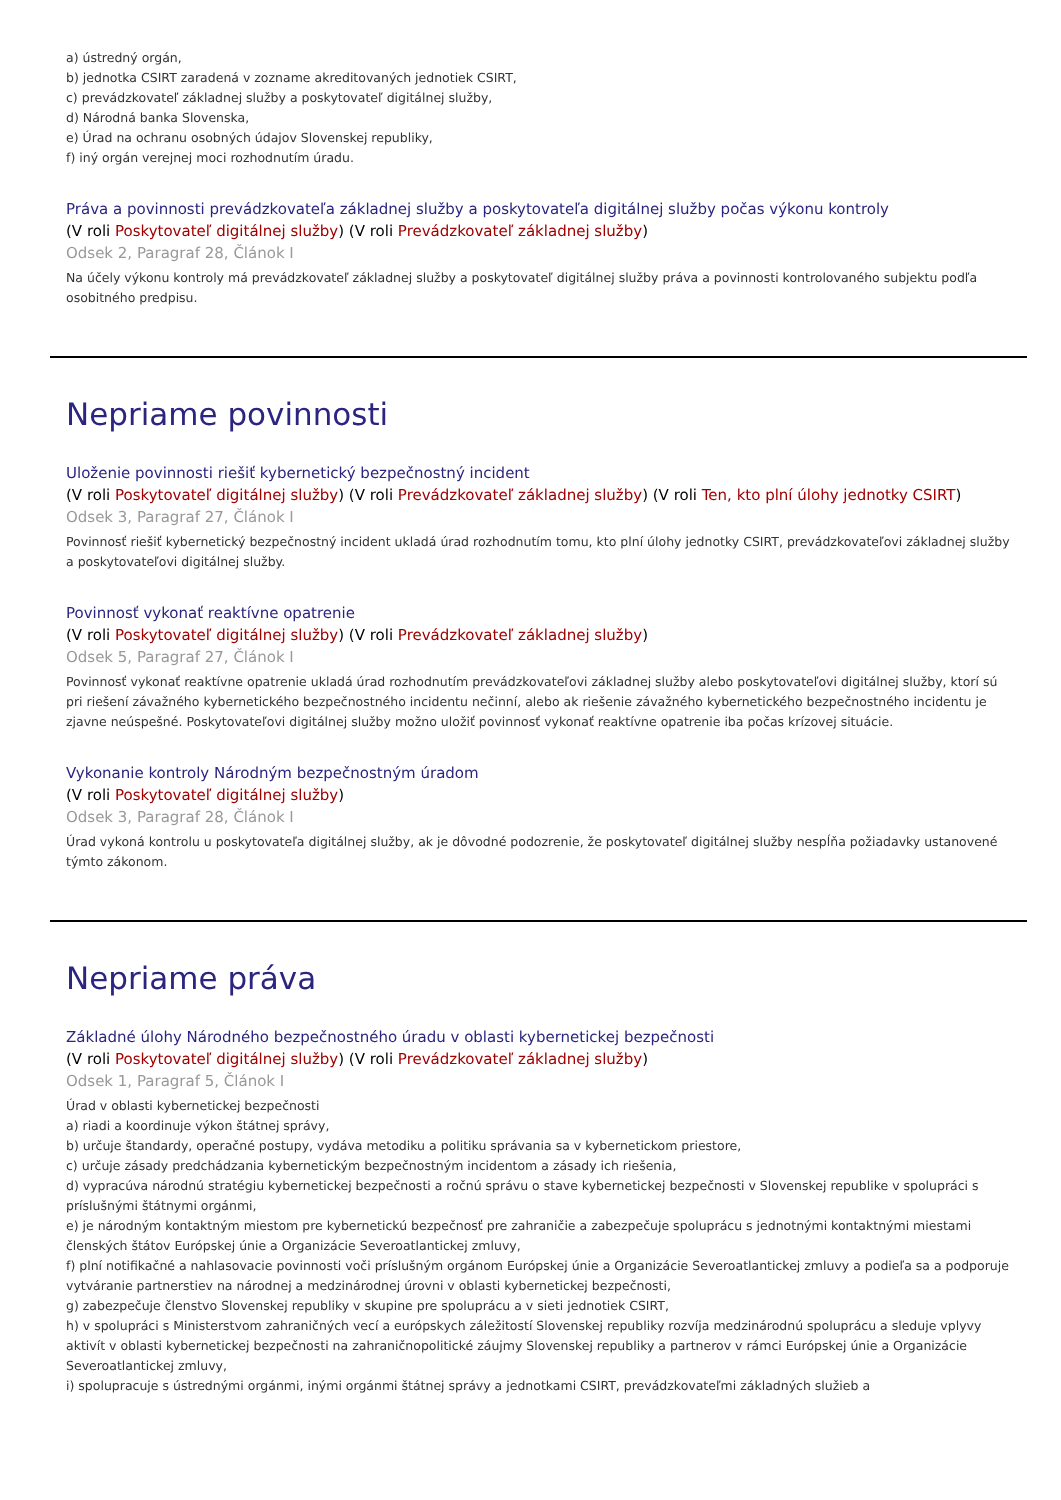a) ústredný orgán,
b) jednotka CSIRT zaradená v zozname akreditovaných jednotiek CSIRT,
c) prevádzkovateľ základnej služby a poskytovateľ digitálnej služby,
d) Národná banka Slovenska,
e) Úrad na ochranu osobných údajov Slovenskej republiky,
f) iný orgán verejnej moci rozhodnutím úradu.
Práva a povinnosti prevádzkovateľa základnej služby a poskytovateľa digitálnej služby počas výkonu kontroly
(V roli Poskytovateľ digitálnej služby) (V roli Prevádzkovateľ základnej služby)
Odsek 2, Paragraf 28, Článok I
Na účely výkonu kontroly má prevádzkovateľ základnej služby a poskytovateľ digitálnej služby práva a povinnosti kontrolovaného subjektu podľa osobitného predpisu.
Nepriame povinnosti
Uloženie povinnosti riešiť kybernetický bezpečnostný incident
(V roli Poskytovateľ digitálnej služby) (V roli Prevádzkovateľ základnej služby) (V roli Ten, kto plní úlohy jednotky CSIRT)
Odsek 3, Paragraf 27, Článok I
Povinnosť riešiť kybernetický bezpečnostný incident ukladá úrad rozhodnutím tomu, kto plní úlohy jednotky CSIRT, prevádzkovateľovi základnej služby a poskytovateľovi digitálnej služby.
Povinnosť vykonať reaktívne opatrenie
(V roli Poskytovateľ digitálnej služby) (V roli Prevádzkovateľ základnej služby)
Odsek 5, Paragraf 27, Článok I
Povinnosť vykonať reaktívne opatrenie ukladá úrad rozhodnutím prevádzkovateľovi základnej služby alebo poskytovateľovi digitálnej služby, ktorí sú pri riešení závažného kybernetického bezpečnostného incidentu nečinní, alebo ak riešenie závažného kybernetického bezpečnostného incidentu je zjavne neúspešné. Poskytovateľovi digitálnej služby možno uložiť povinnosť vykonať reaktívne opatrenie iba počas krízovej situácie.
Vykonanie kontroly Národným bezpečnostným úradom
(V roli Poskytovateľ digitálnej služby)
Odsek 3, Paragraf 28, Článok I
Úrad vykoná kontrolu u poskytovateľa digitálnej služby, ak je dôvodné podozrenie, že poskytovateľ digitálnej služby nespĺňa požiadavky ustanovené týmto zákonom.
Nepriame práva
Základné úlohy Národného bezpečnostného úradu v oblasti kybernetickej bezpečnosti
(V roli Poskytovateľ digitálnej služby) (V roli Prevádzkovateľ základnej služby)
Odsek 1, Paragraf 5, Článok I
Úrad v oblasti kybernetickej bezpečnosti
a) riadi a koordinuje výkon štátnej správy,
b) určuje štandardy, operačné postupy, vydáva metodiku a politiku správania sa v kybernetickom priestore,
c) určuje zásady predchádzania kybernetickým bezpečnostným incidentom a zásady ich riešenia,
d) vypracúva národnú stratégiu kybernetickej bezpečnosti a ročnú správu o stave kybernetickej bezpečnosti v Slovenskej republike v spolupráci s príslušnými štátnymi orgánmi,
e) je národným kontaktným miestom pre kybernetickú bezpečnosť pre zahraničie a zabezpečuje spoluprácu s jednotnými kontaktnými miestami členských štátov Európskej únie a Organizácie Severoatlantickej zmluvy,
f) plní notifikačné a nahlasovacie povinnosti voči príslušným orgánom Európskej únie a Organizácie Severoatlantickej zmluvy a podieľa sa a podporuje vytváranie partnerstiev na národnej a medzinárodnej úrovni v oblasti kybernetickej bezpečnosti,
g) zabezpečuje členstvo Slovenskej republiky v skupine pre spoluprácu a v sieti jednotiek CSIRT,
h) v spolupráci s Ministerstvom zahraničných vecí a európskych záležitostí Slovenskej republiky rozvíja medzinárodnú spoluprácu a sleduje vplyvy aktivít v oblasti kybernetickej bezpečnosti na zahraničnopolitické záujmy Slovenskej republiky a partnerov v rámci Európskej únie a Organizácie Severoatlantickej zmluvy,
i) spolupracuje s ústrednými orgánmi, inými orgánmi štátnej správy a jednotkami CSIRT, prevádzkovateľmi základných služieb a